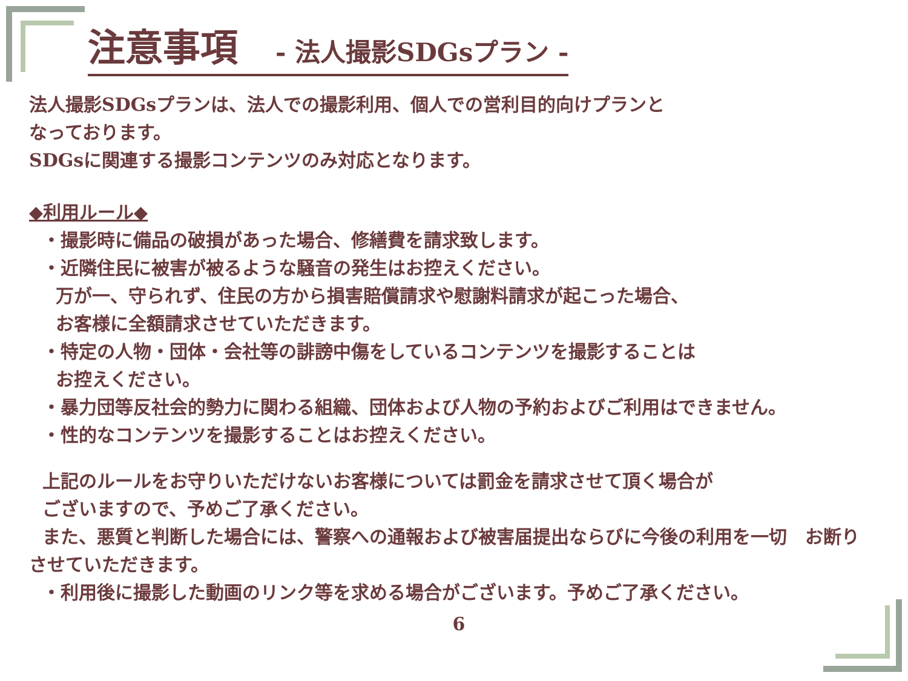注意事項　- 法人撮影SDGsプラン -
法人撮影SDGsプランは、法人での撮影利用、個人での営利目的向けプランと
なっております。
SDGsに関連する撮影コンテンツのみ対応となります。
◆利用ルール◆
・撮影時に備品の破損があった場合、修繕費を請求致します。
・近隣住民に被害が被るような騒音の発生はお控えください。
万が一、守られず、住民の方から損害賠償請求や慰謝料請求が起こった場合、
お客様に全額請求させていただきます。
・特定の人物・団体・会社等の誹謗中傷をしているコンテンツを撮影することは
お控えください。
・暴力団等反社会的勢力に関わる組織、団体および人物の予約およびご利用はできません。
・性的なコンテンツを撮影することはお控えください。
上記のルールをお守りいただけないお客様については罰金を請求させて頂く場合が
ございますので、予めご了承ください。
また、悪質と判断した場合には、警察への通報および被害届提出ならびに今後の利用を一切　お断り
させていただきます。
・利用後に撮影した動画のリンク等を求める場合がございます。予めご了承ください。
6